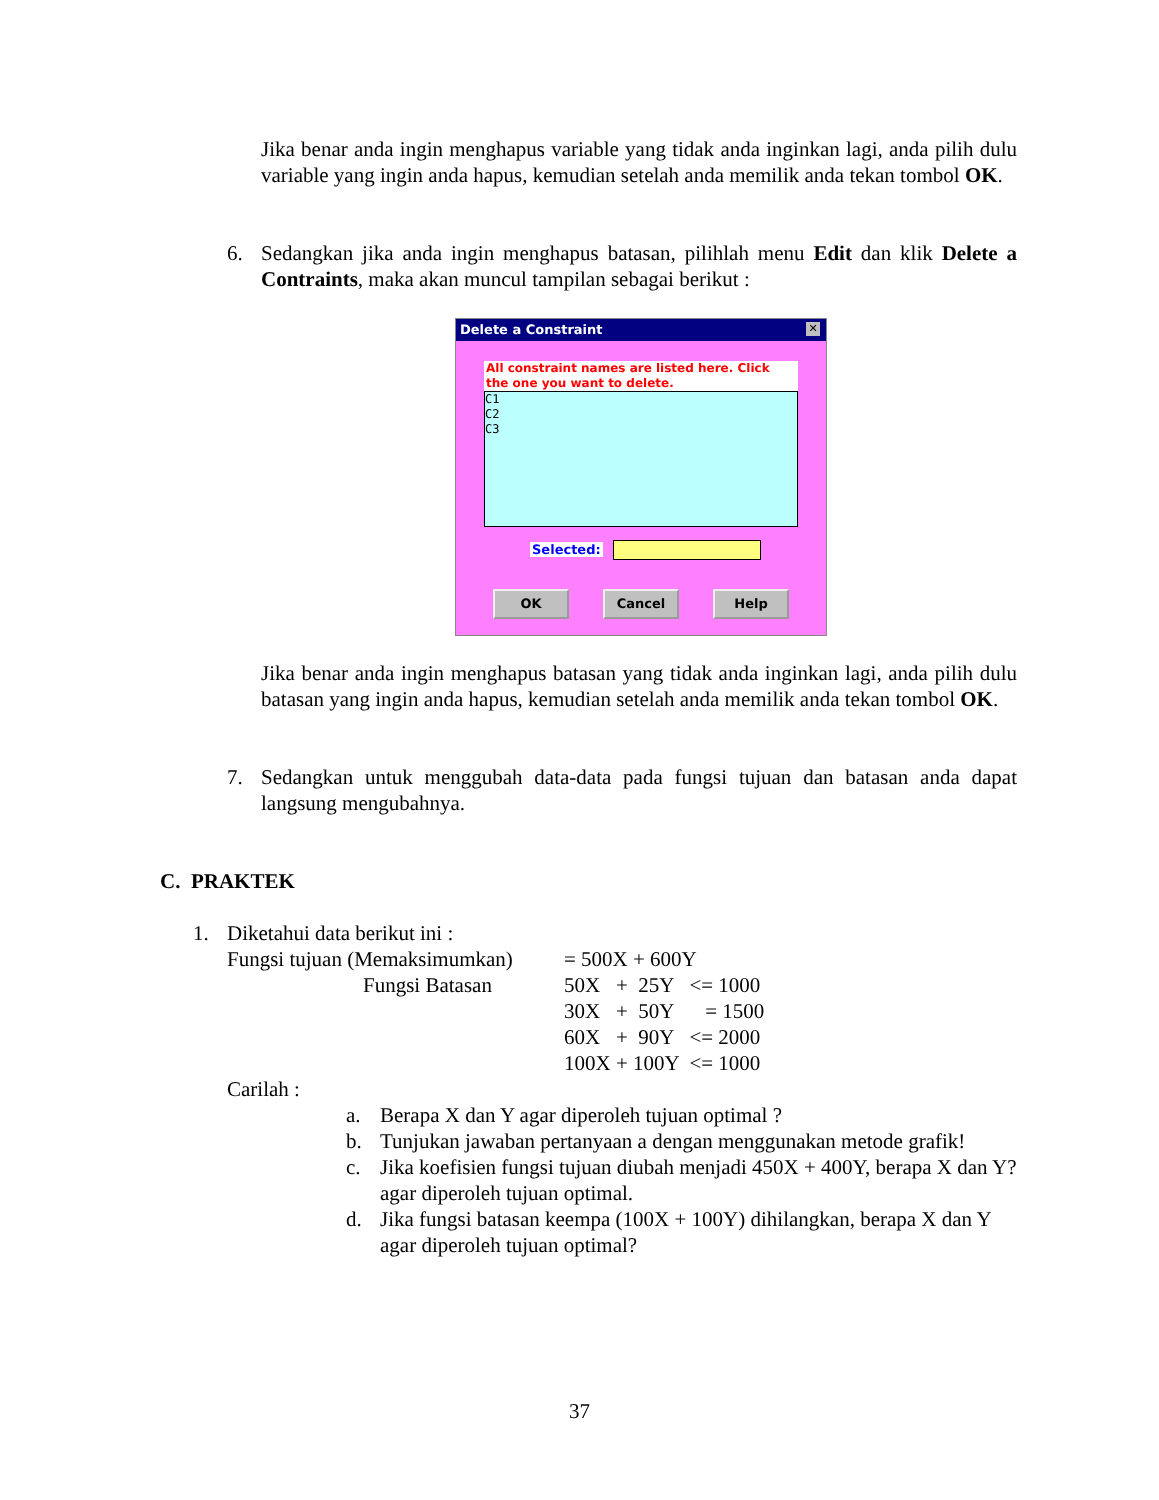Jika benar anda ingin menghapus variable yang tidak anda inginkan lagi, anda pilih dulu variable yang ingin anda hapus, kemudian setelah anda memilik anda tekan tombol OK.
6. Sedangkan jika anda ingin menghapus batasan, pilihlah menu Edit dan klik Delete a Contraints, maka akan muncul tampilan sebagai berikut :
Delete a Constraint ✕
All constraint names are listed here. Click the one you want to delete.
C1
C2
C3
Selected:
OK Cancel Help
Jika benar anda ingin menghapus batasan yang tidak anda inginkan lagi, anda pilih dulu batasan yang ingin anda hapus, kemudian setelah anda memilik anda tekan tombol OK.
7. Sedangkan untuk menggubah data-data pada fungsi tujuan dan batasan anda dapat langsung mengubahnya.
C. PRAKTEK
1. Diketahui data berikut ini :
| Fungsi tujuan (Memaksimumkan) | = 500X + 600Y |
| Fungsi Batasan | 50X + 25Y <= 1000 |
| | 30X + 50Y = 1500 |
| | 60X + 90Y <= 2000 |
| | 100X + 100Y <= 1000 |
Carilah :
a. Berapa X dan Y agar diperoleh tujuan optimal ?
b. Tunjukan jawaban pertanyaan a dengan menggunakan metode grafik!
c. Jika koefisien fungsi tujuan diubah menjadi 450X + 400Y, berapa X dan Y? agar diperoleh tujuan optimal.
d. Jika fungsi batasan keempa (100X + 100Y) dihilangkan, berapa X dan Y agar diperoleh tujuan optimal?
37